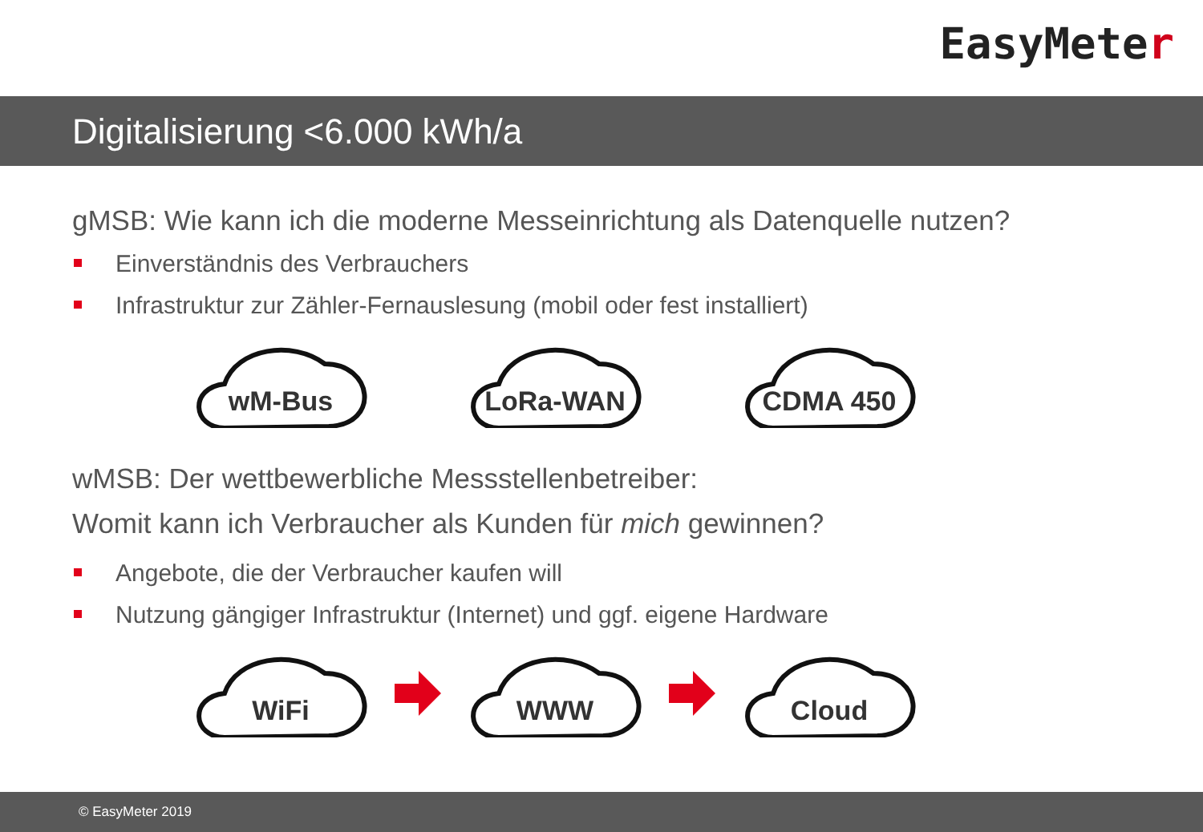EasyMeter
Digitalisierung <6.000 kWh/a
gMSB: Wie kann ich die moderne Messeinrichtung als Datenquelle nutzen?
Einverständnis des Verbrauchers
Infrastruktur zur Zähler-Fernauslesung (mobil oder fest installiert)
wM-Bus
LoRa-WAN
CDMA 450
wMSB: Der wettbewerbliche Messstellenbetreiber:
Womit kann ich Verbraucher als Kunden für mich gewinnen?
Angebote, die der Verbraucher kaufen will
Nutzung gängiger Infrastruktur (Internet) und ggf. eigene Hardware
WiFi
WWW
Cloud
© EasyMeter 2019